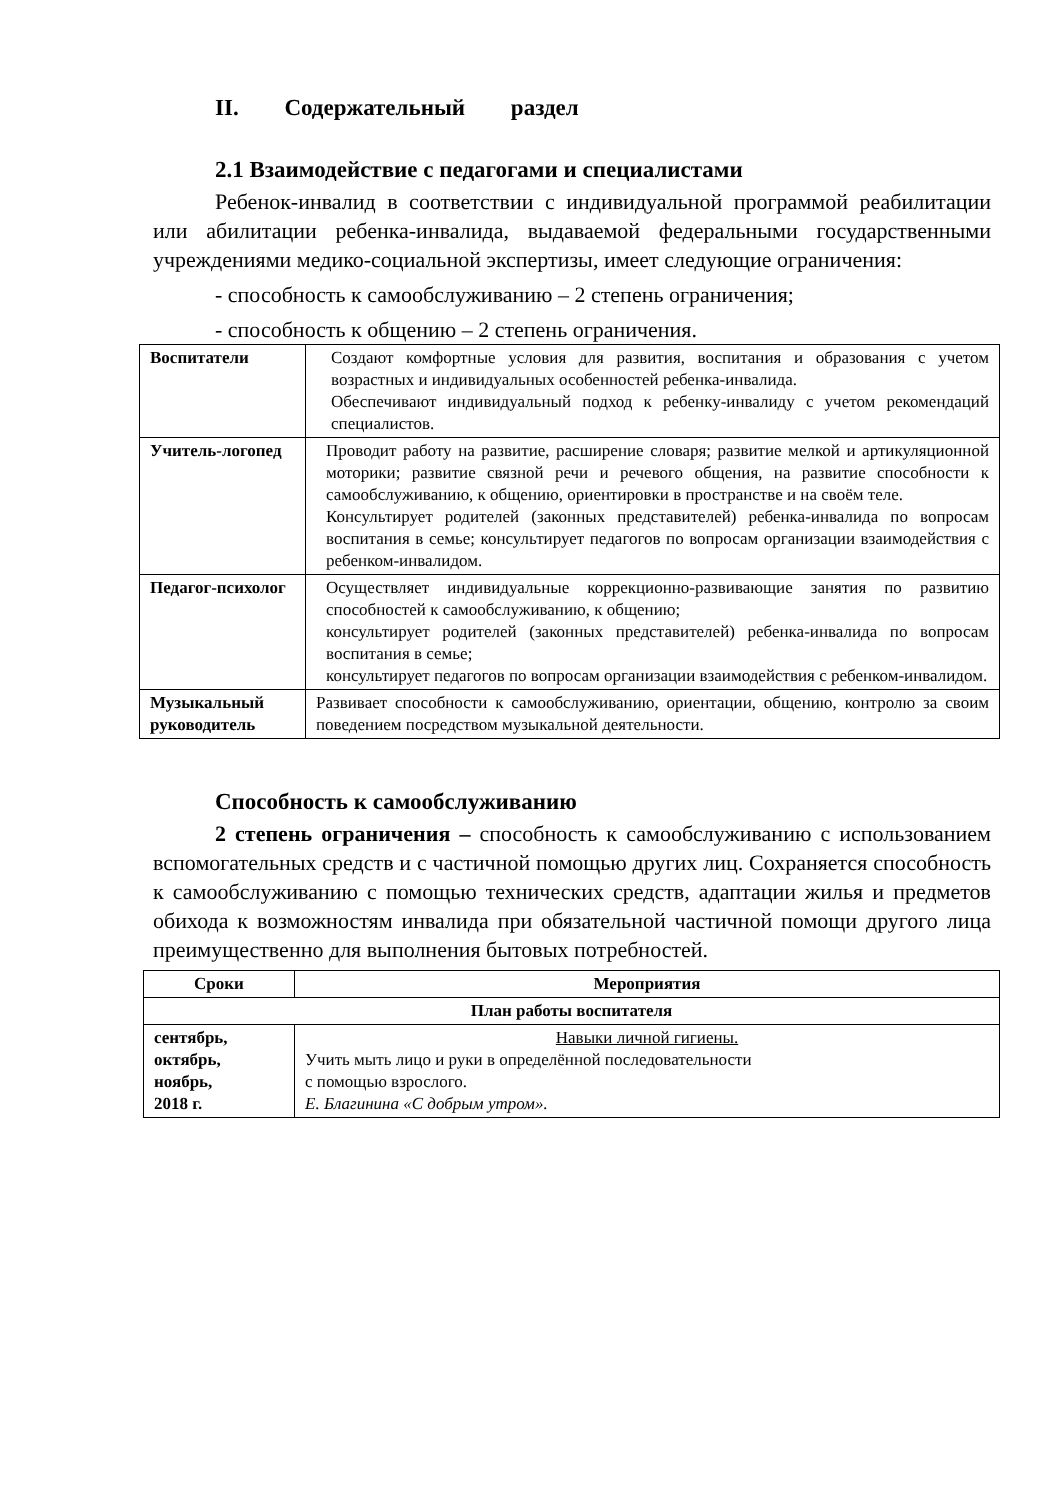II. Содержательный раздел
2.1 Взаимодействие с педагогами и специалистами
Ребенок-инвалид в соответствии с индивидуальной программой реабилитации или абилитации ребенка-инвалида, выдаваемой федеральными государственными учреждениями медико-социальной экспертизы, имеет следующие ограничения:
- способность к самообслуживанию – 2 степень ограничения;
- способность к общению – 2 степень ограничения.
| Воспитатели | Создают комфортные условия для развития, воспитания и образования с учетом возрастных и индивидуальных особенностей ребенка-инвалида. Обеспечивают индивидуальный подход к ребенку-инвалиду с учетом рекомендаций специалистов. |
| Учитель-логопед | Проводит работу на развитие, расширение словаря; развитие мелкой и артикуляционной моторики; развитие связной речи и речевого общения, на развитие способности к самообслуживанию, к общению, ориентировки в пространстве и на своём теле. Консультирует родителей (законных представителей) ребенка-инвалида по вопросам воспитания в семье; консультирует педагогов по вопросам организации взаимодействия с ребенком-инвалидом. |
| Педагог-психолог | Осуществляет индивидуальные коррекционно-развивающие занятия по развитию способностей к самообслуживанию, к общению; консультирует родителей (законных представителей) ребенка-инвалида по вопросам воспитания в семье; консультирует педагогов по вопросам организации взаимодействия с ребенком-инвалидом. |
| Музыкальный руководитель | Развивает способности к самообслуживанию, ориентации, общению, контролю за своим поведением посредством музыкальной деятельности. |
Способность к самообслуживанию
2 степень ограничения – способность к самообслуживанию с использованием вспомогательных средств и с частичной помощью других лиц. Сохраняется способность к самообслуживанию с помощью технических средств, адаптации жилья и предметов обихода к возможностям инвалида при обязательной частичной помощи другого лица преимущественно для выполнения бытовых потребностей.
| Сроки | Мероприятия |
| --- | --- |
| План работы воспитателя | |
| сентябрь, октябрь, ноябрь, 2018 г. | Навыки личной гигиены. Учить мыть лицо и руки в определённой последовательности с помощью взрослого. Е. Благинина «С добрым утром». |